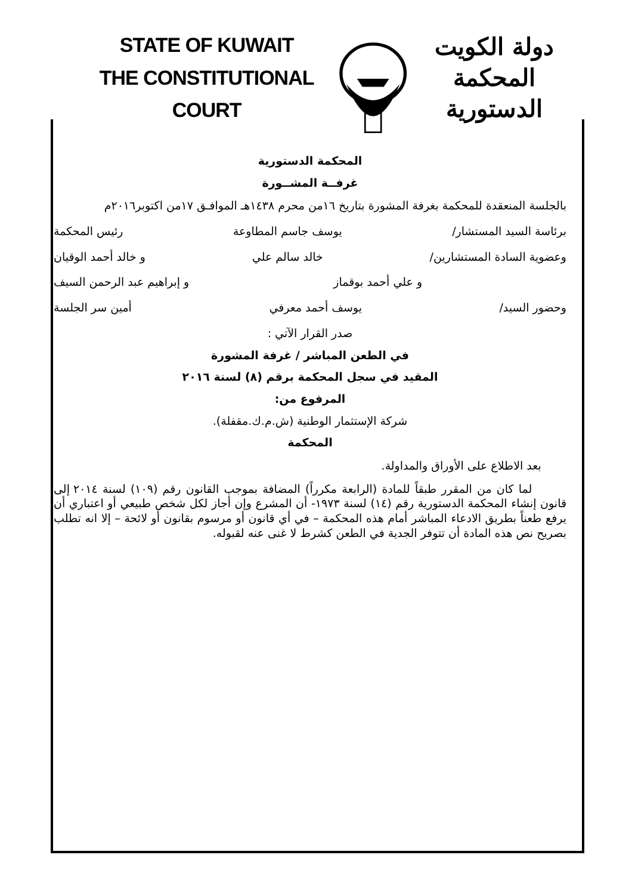STATE OF KUWAIT
THE CONSTITUTIONAL COURT
دولة الكويت
المحكمة الدستورية
المحكمة الدستورية
غرفــة المشــورة
بالجلسة المنعقدة للمحكمة بغرفة المشورة بتاريخ ١٦من محرم ١٤٣٨هـ الموافـق ١٧من اكتوبر٢٠١٦م
برئاسة السيد المستشار/ يوسف جاسم المطاوعة رئيس المحكمة
وعضوية السادة المستشارين/ خالد سالم علي و خالد أحمد الوقيان
و علي أحمد بوقماز و إبراهيم عبد الرحمن السيف
وحضور السيد/ يوسف أحمد معرفي أمين سر الجلسة
صدر القرار الآتي :
في الطعن المباشر / غرفة المشورة
المقيد في سجل المحكمة برقم (٨) لسنة ٢٠١٦
المرفوع من:
شركة الإستثمار الوطنية (ش.م.ك.مقفلة).
المحكمة
بعد الاطلاع على الأوراق والمداولة.
لما كان من المقرر طبقاً للمادة (الرابعة مكرراً) المضافة بموجب القانون رقم (١٠٩) لسنة ٢٠١٤ إلى قانون إنشاء المحكمة الدستورية رقم (١٤) لسنة ١٩٧٣- أن المشرع وإن أجاز لكل شخص طبيعي أو اعتباري أن يرفع طعناً بطريق الادعاء المباشر أمام هذه المحكمة – في أي قانون أو مرسوم بقانون أو لائحة – إلا انه تطلب بصريح نص هذه المادة أن تتوفر الجدية في الطعن كشرط لا غنى عنه لقبوله.